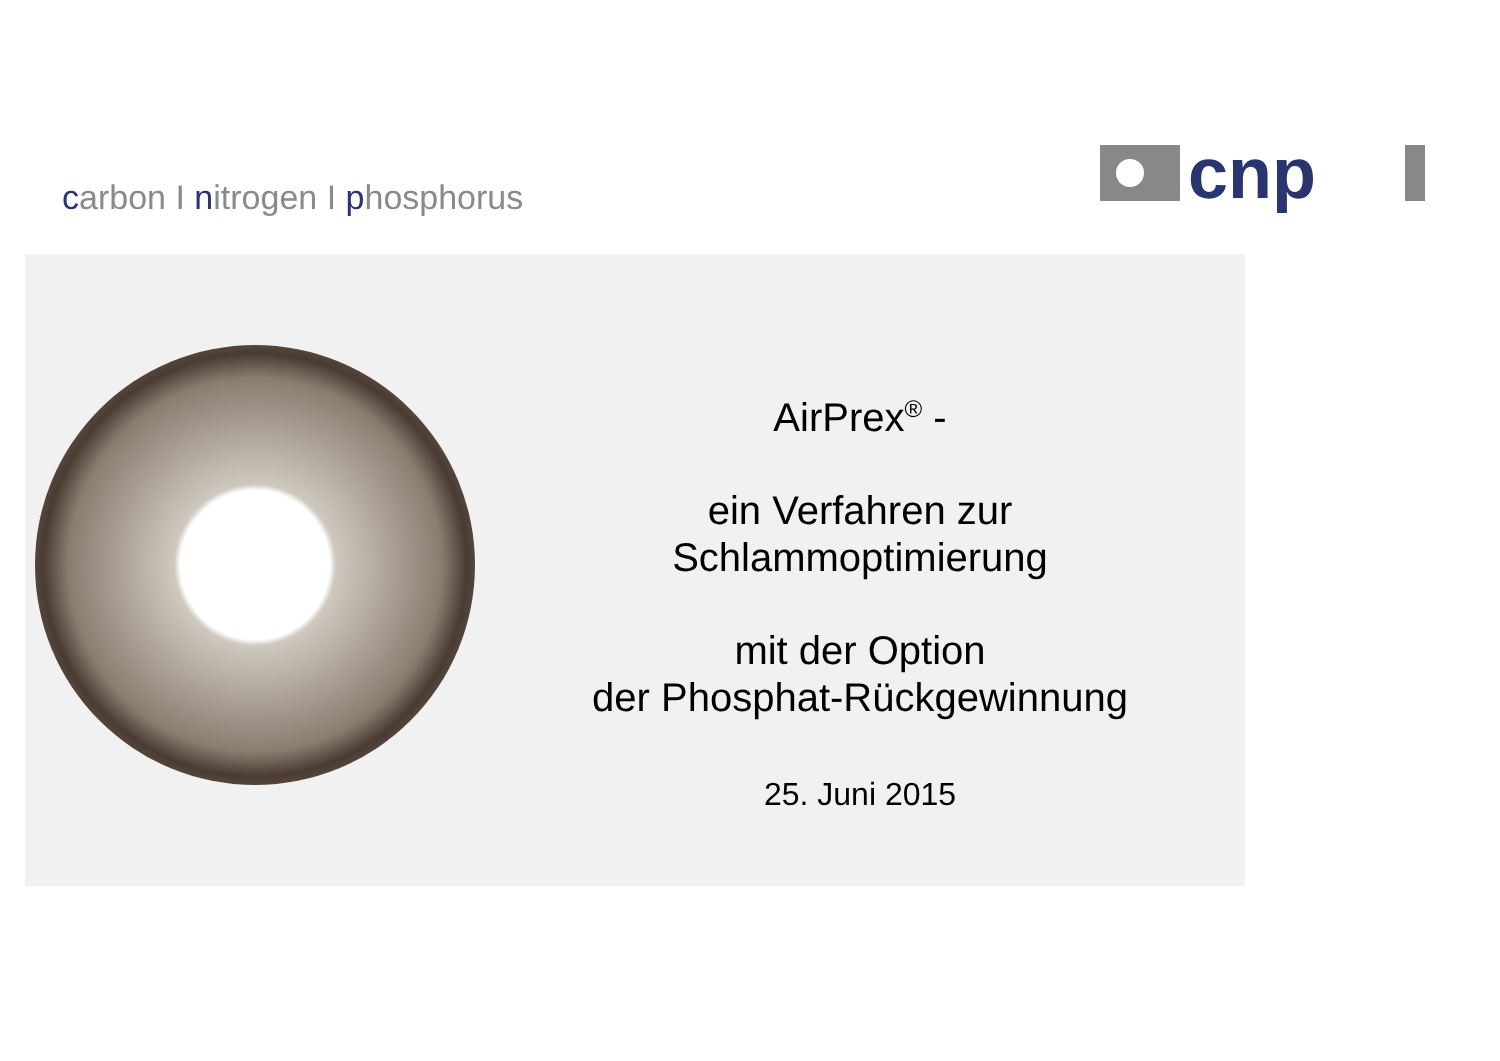carbon I nitrogen I phosphorus
cnp
AirPrex<sup>®</sup> -
ein Verfahren zur
Schlammoptimierung
mit der Option
der Phosphat-Rückgewinnung
25. Juni 2015